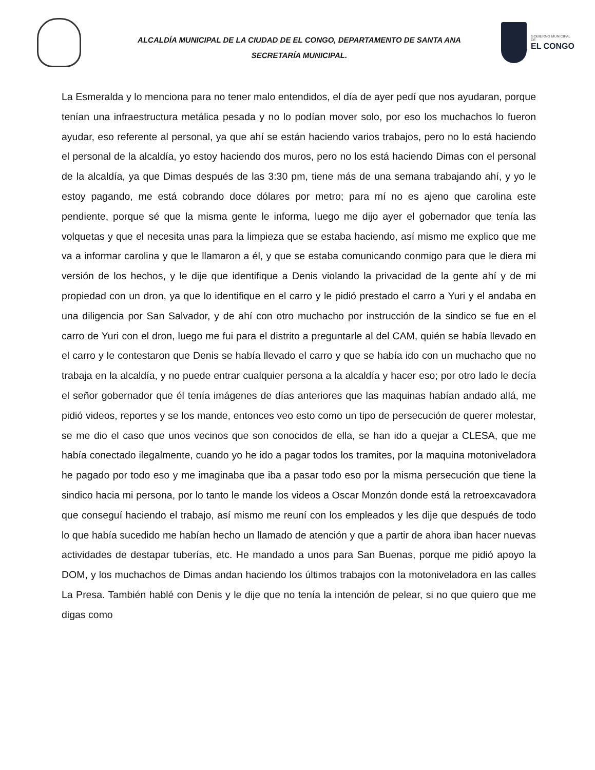ALCALDÍA MUNICIPAL DE LA CIUDAD DE EL CONGO, DEPARTAMENTO DE SANTA ANA
SECRETARÍA MUNICIPAL.
GOBIERNO MUNICIPAL
DE
EL CONGO
La Esmeralda y lo menciona para no tener malo entendidos, el día de ayer pedí que nos ayudaran, porque tenían una infraestructura metálica pesada y no lo podían mover solo, por eso los muchachos lo fueron ayudar, eso referente al personal, ya que ahí se están haciendo varios trabajos, pero no lo está haciendo el personal de la alcaldía, yo estoy haciendo dos muros, pero no los está haciendo Dimas con el personal de la alcaldía, ya que Dimas después de las 3:30 pm, tiene más de una semana trabajando ahí, y yo le estoy pagando, me está cobrando doce dólares por metro; para mí no es ajeno que carolina este pendiente, porque sé que la misma gente le informa, luego me dijo ayer el gobernador que tenía las volquetas y que el necesita unas para la limpieza que se estaba haciendo, así mismo me explico que me va a informar carolina y que le llamaron a él, y que se estaba comunicando conmigo para que le diera mi versión de los hechos, y le dije que identifique a Denis violando la privacidad de la gente ahí y de mi propiedad con un dron, ya que lo identifique en el carro y le pidió prestado el carro a Yuri y el andaba en una diligencia por San Salvador, y de ahí con otro muchacho por instrucción de la sindico se fue en el carro de Yuri con el dron, luego me fui para el distrito a preguntarle al del CAM, quién se había llevado en el carro y le contestaron que Denis se había llevado el carro y que se había ido con un muchacho que no trabaja en la alcaldía, y no puede entrar cualquier persona a la alcaldía y hacer eso; por otro lado le decía el señor gobernador que él tenía imágenes de días anteriores que las maquinas habían andado allá, me pidió videos, reportes y se los mande, entonces veo esto como un tipo de persecución de querer molestar, se me dio el caso que unos vecinos que son conocidos de ella, se han ido a quejar a CLESA, que me había conectado ilegalmente, cuando yo he ido a pagar todos los tramites, por la maquina motoniveladora he pagado por todo eso y me imaginaba que iba a pasar todo eso por la misma persecución que tiene la sindico hacia mi persona, por lo tanto le mande los videos a Oscar Monzón donde está la retroexcavadora que conseguí haciendo el trabajo, así mismo me reuní con los empleados y les dije que después de todo lo que había sucedido me habían hecho un llamado de atención y que a partir de ahora iban hacer nuevas actividades de destapar tuberías, etc. He mandado a unos para San Buenas, porque me pidió apoyo la DOM, y los muchachos de Dimas andan haciendo los últimos trabajos con la motoniveladora en las calles La Presa. También hablé con Denis y le dije que no tenía la intención de pelear, si no que quiero que me digas como